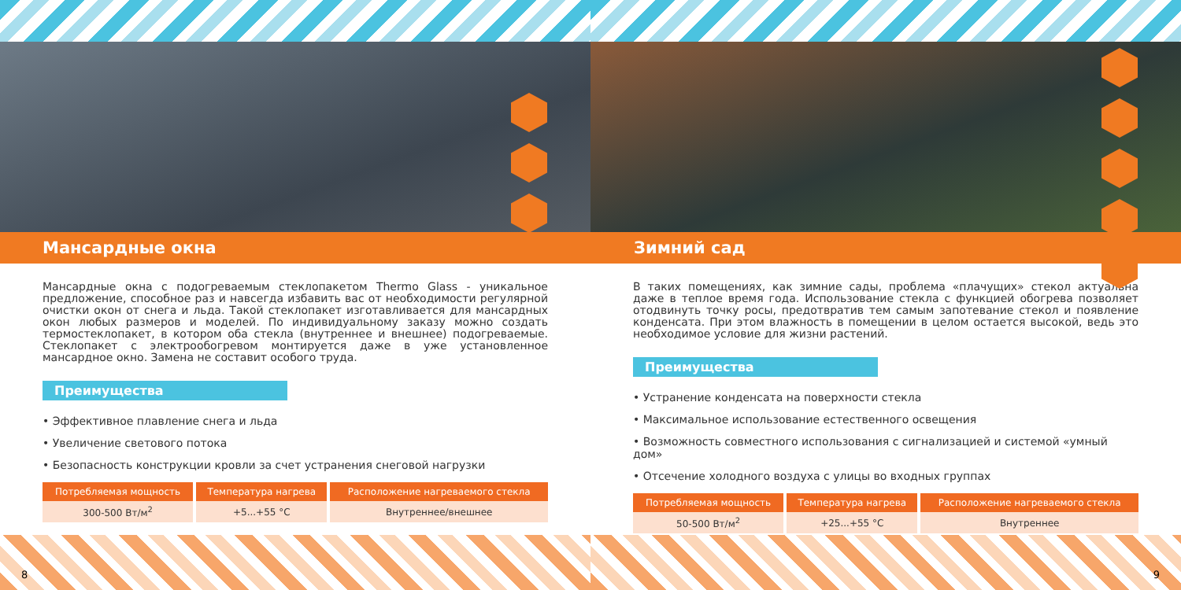Мансардные окна
Мансардные окна с подогреваемым стеклопакетом Thermo Glass - уникальное предложение, способное раз и навсегда избавить вас от необходимости регулярной очистки окон от снега и льда. Такой стеклопакет изготавливается для мансардных окон любых размеров и моделей. По индивидуальному заказу можно создать термостеклопакет, в котором оба стекла (внутреннее и внешнее) подогреваемые. Стеклопакет с электрообогревом монтируется даже в уже установленное мансардное окно. Замена не составит особого труда.
Преимущества
• Эффективное плавление снега и льда
• Увеличение светового потока
• Безопасность конструкции кровли за счет устранения снеговой нагрузки
| Потребляемая мощность | Температура нагрева | Расположение нагреваемого стекла |
| --- | --- | --- |
| 300-500 Вт/м<sup>2</sup> | +5...+55 °C | Внутреннее/внешнее |
8
Зимний сад
В таких помещениях, как зимние сады, проблема «плачущих» стекол актуальна даже в теплое время года. Использование стекла с функцией обогрева позволяет отодвинуть точку росы, предотвратив тем самым запотевание стекол и появление конденсата. При этом влажность в помещении в целом остается высокой, ведь это необходимое условие для жизни растений.
Преимущества
• Устранение конденсата на поверхности стекла
• Максимальное использование естественного освещения
• Возможность совместного использования с сигнализацией и системой «умный дом»
• Отсечение холодного воздуха с улицы во входных группах
| Потребляемая мощность | Температура нагрева | Расположение нагреваемого стекла |
| --- | --- | --- |
| 50-500 Вт/м<sup>2</sup> | +25...+55 °C | Внутреннее |
9